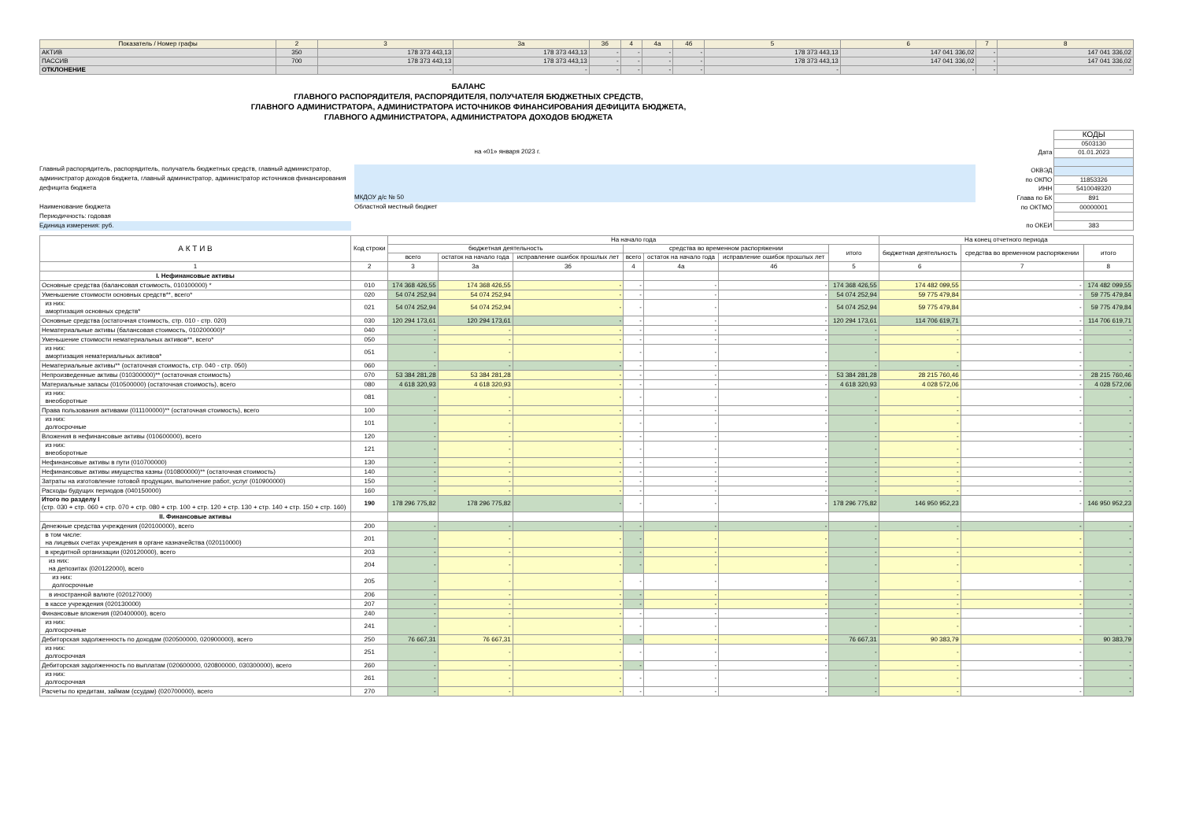| Показатель / Номер графы | 2 | 3 | 3а | 3б | 4 | 4а | 4б | 5 | 6 | 7 | 8 |
| АКТИВ | 350 | 178 373 443,13 | 178 373 443,13 | - | - | - | - | 178 373 443,13 | 147 041 336,02 | - | 147 041 336,02 |
| ПАССИВ | 700 | 178 373 443,13 | 178 373 443,13 | - | - | - | - | 178 373 443,13 | 147 041 336,02 | - | 147 041 336,02 |
| ОТКЛОНЕНИЕ | | - | - | - | - | - | - | - | - | - | - |
БАЛАНС
ГЛАВНОГО РАСПОРЯДИТЕЛЯ, РАСПОРЯДИТЕЛЯ, ПОЛУЧАТЕЛЯ БЮДЖЕТНЫХ СРЕДСТВ,
ГЛАВНОГО АДМИНИСТРАТОРА, АДМИНИСТРАТОРА ИСТОЧНИКОВ ФИНАНСИРОВАНИЯ ДЕФИЦИТА БЮДЖЕТА,
ГЛАВНОГО АДМИНИСТРАТОРА, АДМИНИСТРАТОРА ДОХОДОВ БЮДЖЕТА
на «01» января 2023 г.
Главный распорядитель, распорядитель, получатель бюджетных средств, главный администратор, администратор доходов бюджета, главный администратор, администратор источников финансирования дефицита бюджета
МКДОУ д/с № 50
Наименование бюджета Областной местный бюджет
Периодичность: годовая
Единица измерения: руб.
| | КОДЫ |
| | 0503130 |
| Дата | 01.01.2023 |
| ОКВЭД | |
| по ОКПО | 11853326 |
| ИНН | 5410049320 |
| Глава по БК | 891 |
| по ОКТМО | 00000001 |
| по ОКЕИ | 383 |
| А К Т И В | Код строки | На начало года | | | | | | | На конец отчетного периода | | |
| --- | --- | --- | --- | --- | --- | --- | --- | --- | --- | --- | --- |
| | | бюджетная деятельность | | | средства во временном распоряжении | | | итого | бюджетная деятельность | средства во временном распоряжении | итого |
| | | всего | остаток на начало года | исправление ошибок прошлых лет | всего | остаток на начало года | исправление ошибок прошлых лет | | | | |
| 1 | 2 | 3 | 3а | 3б | 4 | 4а | 4б | 5 | 6 | 7 | 8 |
| I. Нефинансовые активы | | | | | | | | | | | |
| Основные средства (балансовая стоимость, 010100000) * | 010 | 174 368 426,55 | 174 368 426,55 | - | - | - | - | 174 368 426,55 | 174 482 099,55 | - | 174 482 099,55 |
| Уменьшение стоимости основных средств**, всего* | 020 | 54 074 252,94 | 54 074 252,94 | - | - | - | - | 54 074 252,94 | 59 775 479,84 | - | 59 775 479,84 |
| из них: амортизация основных средств* | 021 | 54 074 252,94 | 54 074 252,94 | - | - | - | - | 54 074 252,94 | 59 775 479,84 | - | 59 775 479,84 |
| Основные средства (остаточная стоимость, стр. 010 - стр. 020) | 030 | 120 294 173,61 | 120 294 173,61 | - | - | - | - | 120 294 173,61 | 114 706 619,71 | - | 114 706 619,71 |
| Нематериальные активы (балансовая стоимость, 010200000)* | 040 | - | - | - | - | - | - | - | - | - | - |
| Уменьшение стоимости нематериальных активов**, всего* | 050 | - | - | - | - | - | - | - | - | - | - |
| из них: амортизация нематериальных активов* | 051 | - | - | - | - | - | - | - | - | - | - |
| Нематериальные активы** (остаточная стоимость, стр. 040 - стр. 050) | 060 | - | - | - | - | - | - | - | - | - | - |
| Непроизведенные активы (010300000)** (остаточная стоимость) | 070 | 53 384 281,28 | 53 384 281,28 | - | - | - | - | 53 384 281,28 | 28 215 760,46 | - | 28 215 760,46 |
| Материальные запасы (010500000) (остаточная стоимость), всего | 080 | 4 618 320,93 | 4 618 320,93 | - | - | - | - | 4 618 320,93 | 4 028 572,06 | - | 4 028 572,06 |
| из них: внеоборотные | 081 | - | - | - | - | - | - | - | - | - | - |
| Права пользования активами (011100000)** (остаточная стоимость), всего | 100 | - | - | - | - | - | - | - | - | - | - |
| из них: долгосрочные | 101 | - | - | - | - | - | - | - | - | - | - |
| Вложения в нефинансовые активы (010600000), всего | 120 | - | - | - | - | - | - | - | - | - | - |
| из них: внеоборотные | 121 | - | - | - | - | - | - | - | - | - | - |
| Нефинансовые активы в пути (010700000) | 130 | - | - | - | - | - | - | - | - | - | - |
| Нефинансовые активы имущества казны (010800000)** (остаточная стоимость) | 140 | - | - | - | - | - | - | - | - | - | - |
| Затраты на изготовление готовой продукции, выполнение работ, услуг (010900000) | 150 | - | - | - | - | - | - | - | - | - | - |
| Расходы будущих периодов (040150000) | 160 | - | - | - | - | - | - | - | - | - | - |
| Итого по разделу I (стр. 030 + стр. 060 + стр. 070 + стр. 080 + стр. 100 + стр. 120 + стр. 130 + стр. 140 + стр. 150 + стр. 160) | 190 | 178 296 775,82 | 178 296 775,82 | - | - | - | - | 178 296 775,82 | 146 950 952,23 | - | 146 950 952,23 |
| II. Финансовые активы | | | | | | | | | | | |
| Денежные средства учреждения (020100000), всего | 200 | - | - | - | - | - | - | - | - | - | - |
| в том числе: на лицевых счетах учреждения в органе казначейства (020110000) | 201 | - | - | - | - | - | - | - | - | - | - |
| в кредитной организации (020120000), всего | 203 | - | - | - | - | - | - | - | - | - | - |
| из них: на депозитах (020122000), всего | 204 | - | - | - | - | - | - | - | - | - | - |
| из них: долгосрочные | 205 | - | - | - | - | - | - | - | - | - | - |
| в иностранной валюте (020127000) | 206 | - | - | - | - | - | - | - | - | - | - |
| в кассе учреждения (020130000) | 207 | - | - | - | - | - | - | - | - | - | - |
| Финансовые вложения (020400000), всего | 240 | - | - | - | - | - | - | - | - | - | - |
| из них: долгосрочные | 241 | - | - | - | - | - | - | - | - | - | - |
| Дебиторская задолженность по доходам (020500000, 020900000), всего | 250 | 76 667,31 | 76 667,31 | - | - | - | - | 76 667,31 | 90 383,79 | - | 90 383,79 |
| из них: долгосрочная | 251 | - | - | - | - | - | - | - | - | - | - |
| Дебиторская задолженность по выплатам (020600000, 020800000, 030300000), всего | 260 | - | - | - | - | - | - | - | - | - | - |
| из них: долгосрочная | 261 | - | - | - | - | - | - | - | - | - | - |
| Расчеты по кредитам, займам (ссудам) (020700000), всего | 270 | - | - | - | - | - | - | - | - | - | - |